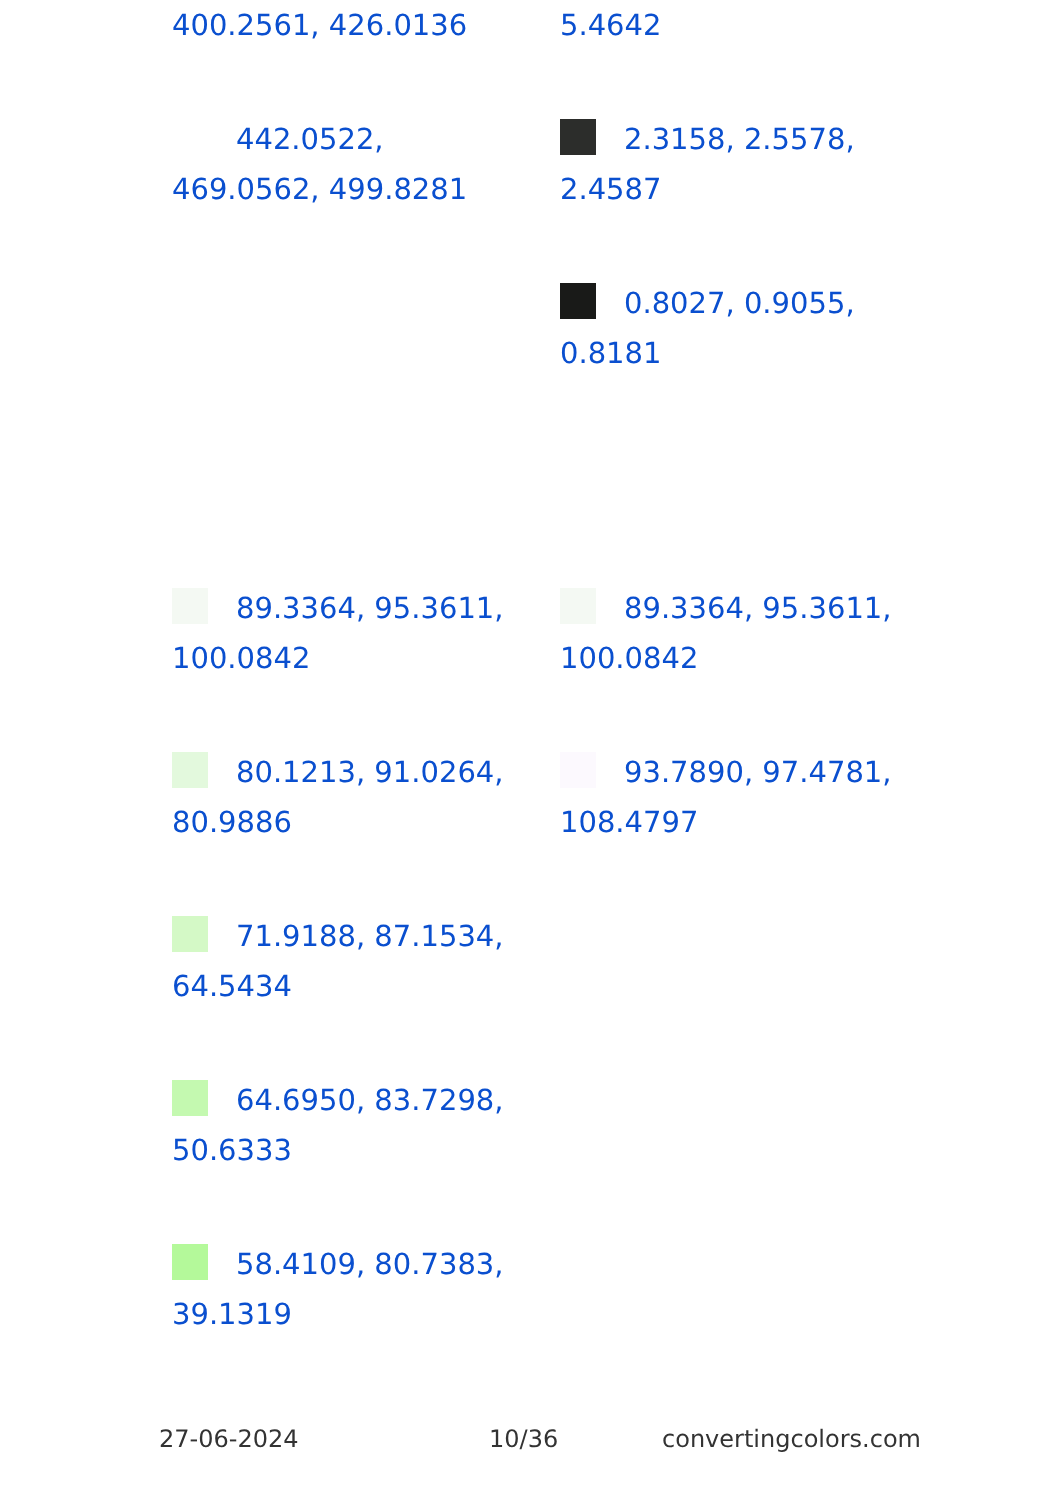400.2561, 426.0136 5.4642
442.0522, 469.0562, 499.8281
2.3158, 2.5578, 2.4587
0.8027, 0.9055, 0.8181
89.3364, 95.3611, 100.0842
89.3364, 95.3611, 100.0842
80.1213, 91.0264, 80.9886
93.7890, 97.4781, 108.4797
71.9188, 87.1534, 64.5434
64.6950, 83.7298, 50.6333
58.4109, 80.7383, 39.1319
27-06-2024 10/36 convertingcolors.com